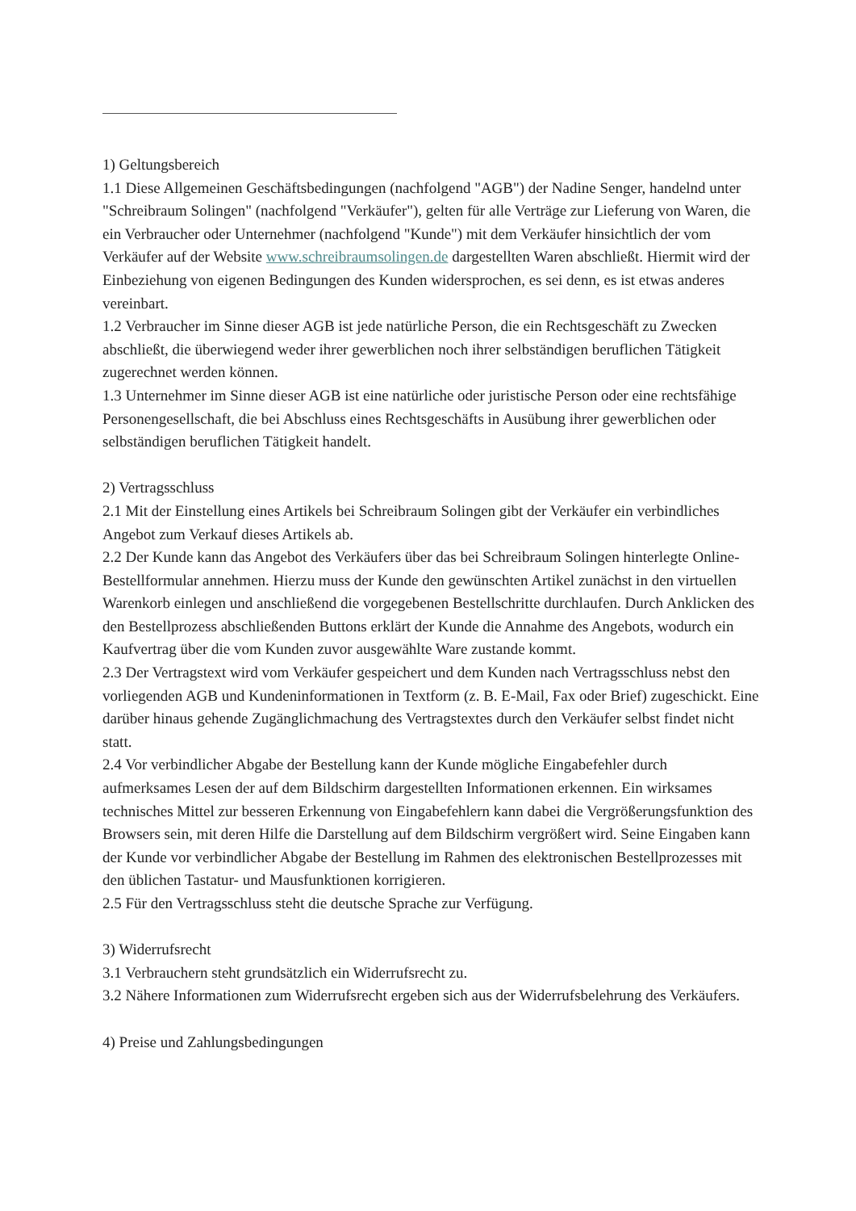1) Geltungsbereich
1.1 Diese Allgemeinen Geschäftsbedingungen (nachfolgend "AGB") der Nadine Senger, handelnd unter "Schreibraum Solingen" (nachfolgend "Verkäufer"), gelten für alle Verträge zur Lieferung von Waren, die ein Verbraucher oder Unternehmer (nachfolgend "Kunde") mit dem Verkäufer hinsichtlich der vom Verkäufer auf der Website www.schreibraumsolingen.de dargestellten Waren abschließt. Hiermit wird der Einbeziehung von eigenen Bedingungen des Kunden widersprochen, es sei denn, es ist etwas anderes vereinbart.
1.2 Verbraucher im Sinne dieser AGB ist jede natürliche Person, die ein Rechtsgeschäft zu Zwecken abschließt, die überwiegend weder ihrer gewerblichen noch ihrer selbständigen beruflichen Tätigkeit zugerechnet werden können.
1.3 Unternehmer im Sinne dieser AGB ist eine natürliche oder juristische Person oder eine rechtsfähige Personengesellschaft, die bei Abschluss eines Rechtsgeschäfts in Ausübung ihrer gewerblichen oder selbständigen beruflichen Tätigkeit handelt.
2) Vertragsschluss
2.1 Mit der Einstellung eines Artikels bei Schreibraum Solingen gibt der Verkäufer ein verbindliches Angebot zum Verkauf dieses Artikels ab.
2.2 Der Kunde kann das Angebot des Verkäufers über das bei Schreibraum Solingen hinterlegte Online-Bestellformular annehmen. Hierzu muss der Kunde den gewünschten Artikel zunächst in den virtuellen Warenkorb einlegen und anschließend die vorgegebenen Bestellschritte durchlaufen. Durch Anklicken des den Bestellprozess abschließenden Buttons erklärt der Kunde die Annahme des Angebots, wodurch ein Kaufvertrag über die vom Kunden zuvor ausgewählte Ware zustande kommt.
2.3 Der Vertragstext wird vom Verkäufer gespeichert und dem Kunden nach Vertragsschluss nebst den vorliegenden AGB und Kundeninformationen in Textform (z. B. E-Mail, Fax oder Brief) zugeschickt. Eine darüber hinaus gehende Zugänglichmachung des Vertragstextes durch den Verkäufer selbst findet nicht statt.
2.4 Vor verbindlicher Abgabe der Bestellung kann der Kunde mögliche Eingabefehler durch aufmerksames Lesen der auf dem Bildschirm dargestellten Informationen erkennen. Ein wirksames technisches Mittel zur besseren Erkennung von Eingabefehlern kann dabei die Vergrößerungsfunktion des Browsers sein, mit deren Hilfe die Darstellung auf dem Bildschirm vergrößert wird. Seine Eingaben kann der Kunde vor verbindlicher Abgabe der Bestellung im Rahmen des elektronischen Bestellprozesses mit den üblichen Tastatur- und Mausfunktionen korrigieren.
2.5 Für den Vertragsschluss steht die deutsche Sprache zur Verfügung.
3) Widerrufsrecht
3.1 Verbrauchern steht grundsätzlich ein Widerrufsrecht zu.
3.2 Nähere Informationen zum Widerrufsrecht ergeben sich aus der Widerrufsbelehrung des Verkäufers.
4) Preise und Zahlungsbedingungen